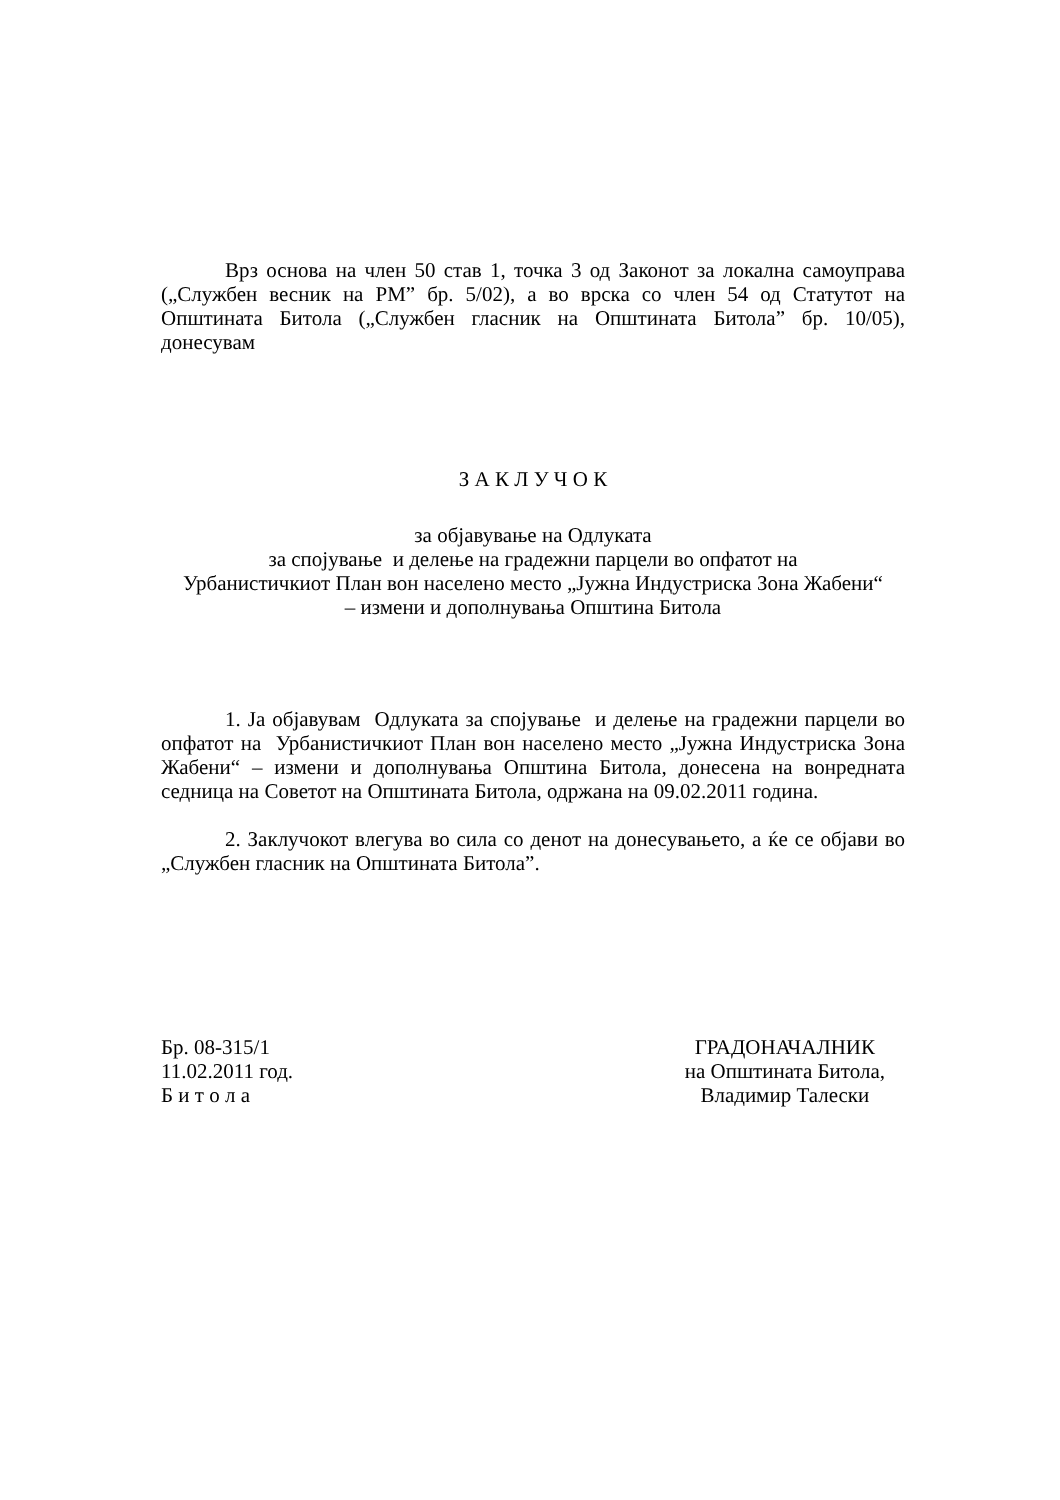Врз основа на член 50 став 1, точка 3 од Законот за локална самоуправа („Службен весник на РМ” бр. 5/02), а во врска со член 54 од Статутот на Општината Битола („Службен гласник на Општината Битола” бр. 10/05), донесувам
З А К Л У Ч О К
за објавување на Одлуката
за спојување и делење на градежни парцели во опфатот на
Урбанистичкиот План вон населено место „Јужна Индустриска Зона Жабени“
– измени и дополнувања Општина Битола
1. Ја објавувам Одлуката за спојување и делење на градежни парцели во опфатот на Урбанистичкиот План вон населено место „Јужна Индустриска Зона Жабени“ – измени и дополнувања Општина Битола, донесена на вонредната седница на Советот на Општината Битола, одржана на 09.02.2011 година.
2. Заклучокот влегува во сила со денот на донесувањето, а ќе се објави во „Службен гласник на Општината Битола”.
Бр. 08-315/1
11.02.2011 год.
Б и т о л а
ГРАДОНАЧАЛНИК
на Општината Битола,
Владимир Талески